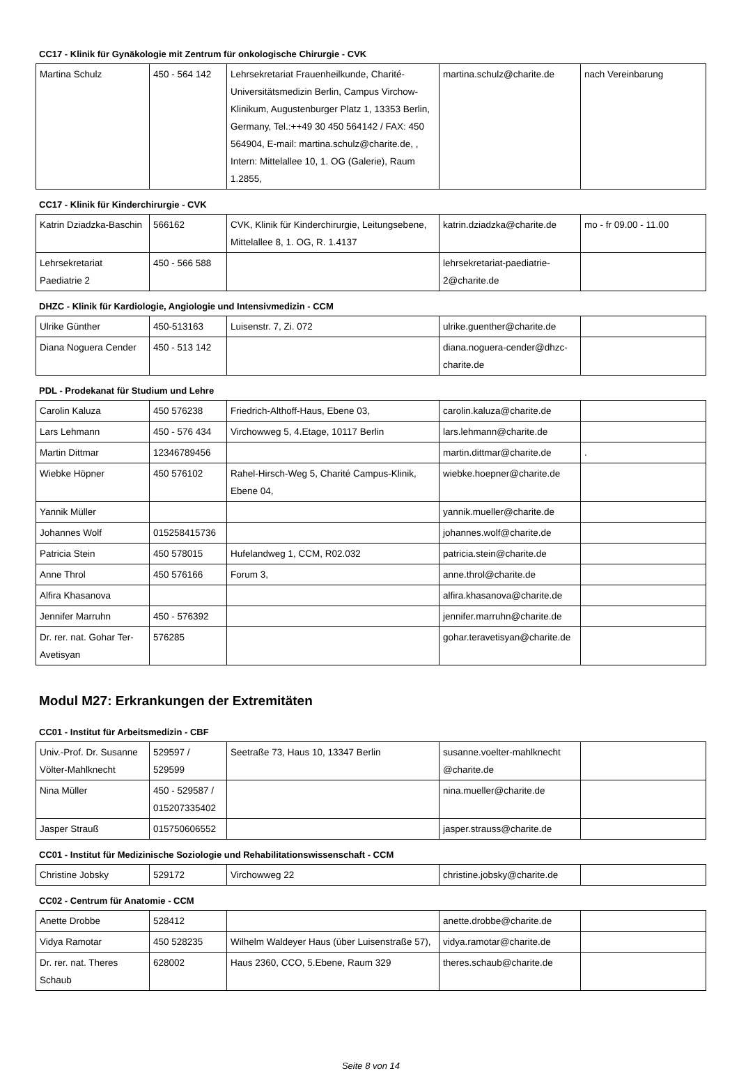CC17 - Klinik für Gynäkologie mit Zentrum für onkologische Chirurgie - CVK
| Martina Schulz | 450 - 564 142 | Lehrsekretariat Frauenheilkunde, Charité-Universitätsmedizin Berlin, Campus Virchow-Klinikum, Augustenburger Platz 1, 13353 Berlin, Germany, Tel.:++49 30 450 564142 / FAX: 450 564904, E-mail: martina.schulz@charite.de, , Intern: Mittelallee 10, 1. OG (Galerie), Raum 1.2855, | martina.schulz@charite.de | nach Vereinbarung |
CC17 - Klinik für Kinderchirurgie - CVK
| Katrin Dziadzka-Baschin | 566162 | CVK, Klinik für Kinderchirurgie, Leitungsebene, Mittelallee 8, 1. OG, R. 1.4137 | katrin.dziadzka@charite.de | mo - fr 09.00 - 11.00 |
| Lehrsekretariat Paediatrie 2 | 450 - 566 588 | | lehrsekretariat-paediatrie-2@charite.de | |
DHZC - Klinik für Kardiologie, Angiologie und Intensivmedizin - CCM
| Ulrike Günther | 450-513163 | Luisenstr. 7, Zi. 072 | ulrike.guenther@charite.de | |
| Diana Noguera Cender | 450 - 513 142 | | diana.noguera-cender@dhzc-charite.de | |
PDL - Prodekanat für Studium und Lehre
| Carolin Kaluza | 450 576238 | Friedrich-Althoff-Haus, Ebene 03, | carolin.kaluza@charite.de | |
| Lars Lehmann | 450 - 576 434 | Virchowweg 5, 4.Etage, 10117 Berlin | lars.lehmann@charite.de | |
| Martin Dittmar | 12346789456 | | martin.dittmar@charite.de | . |
| Wiebke Höpner | 450 576102 | Rahel-Hirsch-Weg 5, Charité Campus-Klinik, Ebene 04, | wiebke.hoepner@charite.de | |
| Yannik Müller | | | yannik.mueller@charite.de | |
| Johannes Wolf | 015258415736 | | johannes.wolf@charite.de | |
| Patricia Stein | 450 578015 | Hufelandweg 1, CCM, R02.032 | patricia.stein@charite.de | |
| Anne Throl | 450 576166 | Forum 3, | anne.throl@charite.de | |
| Alfira Khasanova | | | alfira.khasanova@charite.de | |
| Jennifer Marruhn | 450 - 576392 | | jennifer.marruhn@charite.de | |
| Dr. rer. nat. Gohar Ter-Avetisyan | 576285 | | gohar.teravetisyan@charite.de | |
Modul M27: Erkrankungen der Extremitäten
CC01 - Institut für Arbeitsmedizin - CBF
| Univ.-Prof. Dr. Susanne Völter-Mahlknecht | 529597 / 529599 | Seetraße 73, Haus 10, 13347 Berlin | susanne.voelter-mahlknecht @charite.de | |
| Nina Müller | 450 - 529587 / 015207335402 | | nina.mueller@charite.de | |
| Jasper Strauß | 015750606552 | | jasper.strauss@charite.de | |
CC01 - Institut für Medizinische Soziologie und Rehabilitationswissenschaft - CCM
| Christine Jobsky | 529172 | Virchowweg 22 | christine.jobsky@charite.de | |
CC02 - Centrum für Anatomie - CCM
| Anette Drobbe | 528412 | | anette.drobbe@charite.de | |
| Vidya Ramotar | 450 528235 | Wilhelm Waldeyer Haus (über Luisenstraße 57), | vidya.ramotar@charite.de | |
| Dr. rer. nat. Theres Schaub | 628002 | Haus 2360, CCO, 5.Ebene, Raum 329 | theres.schaub@charite.de | |
Seite 8 von 14